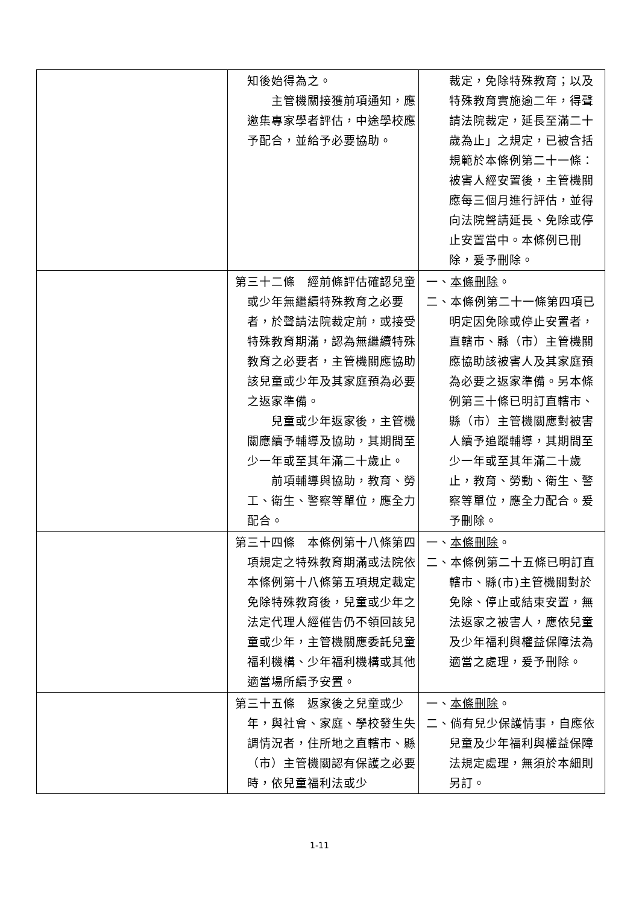| | 知後始得為之。 主管機關接獲前項通知，應邀集專家學者評估，中途學校應予配合，並給予必要協助。 | 裁定，免除特殊教育；以及特殊教育實施逾二年，得聲請法院裁定，延長至滿二十歲為止」之規定，已被含括規範於本條例第二十一條：被害人經安置後，主管機關應每三個月進行評估，並得向法院聲請延長、免除或停止安置當中。本條例已刪除，爰予刪除。 |
| | 第三十二條 經前條評估確認兒童或少年無繼續特殊教育之必要者，於聲請法院裁定前，或接受特殊教育期滿，認為無繼續特殊教育之必要者，主管機關應協助該兒童或少年及其家庭預為必要之返家準備。 兒童或少年返家後，主管機關應續予輔導及協助，其期間至少一年或至其年滿二十歲止。 前項輔導與協助，教育、勞工、衛生、警察等單位，應全力配合。 | 一、 本條刪除 。 二、本條例第二十一條第四項已明定因免除或停止安置者，直轄市、縣（市）主管機關應協助該被害人及其家庭預為必要之返家準備。另本條例第三十條已明訂直轄市、縣（市）主管機關應對被害人續予追蹤輔導，其期間至少一年或至其年滿二十歲止，教育、勞動、衛生、警察等單位，應全力配合。爰予刪除。 |
| | 第三十四條 本條例第十八條第四項規定之特殊教育期滿或法院依本條例第十八條第五項規定裁定免除特殊教育後，兒童或少年之法定代理人經催告仍不領回該兒童或少年，主管機關應委託兒童福利機構、少年福利機構或其他適當場所續予安置。 | 一、 本條刪除 。 二、本條例第二十五條已明訂直轄市、縣(市)主管機關對於免除、停止或結束安置，無法返家之被害人，應依兒童及少年福利與權益保障法為適當之處理，爰予刪除。 |
| | 第三十五條 返家後之兒童或少年，與社會、家庭、學校發生失調情況者，住所地之直轄市、縣（市）主管機關認有保護之必要時，依兒童福利法或少 | 一、 本條刪除 。 二、倘有兒少保護情事，自應依兒童及少年福利與權益保障法規定處理，無須於本細則另訂。 |
1-11